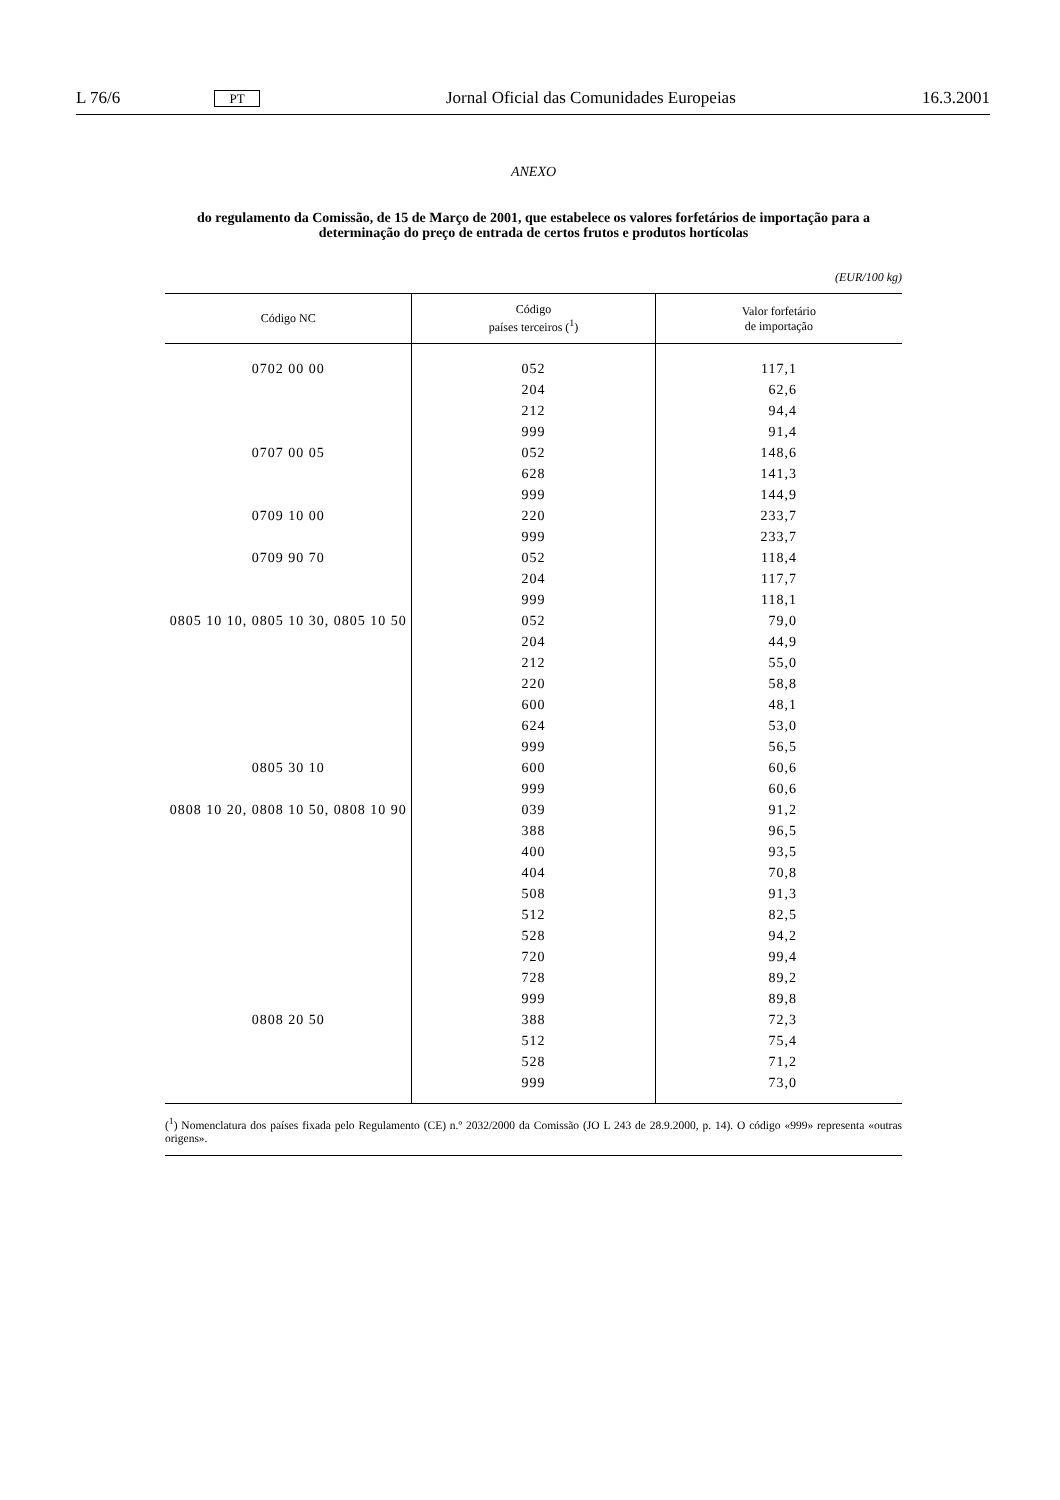L 76/6 PT Jornal Oficial das Comunidades Europeias 16.3.2001
ANEXO
do regulamento da Comissão, de 15 de Março de 2001, que estabelece os valores forfetários de importação para a determinação do preço de entrada de certos frutos e produtos hortícolas
(EUR/100 kg)
| Código NC | Código países terceiros (<sup>1</sup>) | Valor forfetário de importação |
| --- | --- | --- |
| 0702 00 00 | 052 | 117,1 |
| | 204 | 62,6 |
| | 212 | 94,4 |
| | 999 | 91,4 |
| 0707 00 05 | 052 | 148,6 |
| | 628 | 141,3 |
| | 999 | 144,9 |
| 0709 10 00 | 220 | 233,7 |
| | 999 | 233,7 |
| 0709 90 70 | 052 | 118,4 |
| | 204 | 117,7 |
| | 999 | 118,1 |
| 0805 10 10, 0805 10 30, 0805 10 50 | 052 | 79,0 |
| | 204 | 44,9 |
| | 212 | 55,0 |
| | 220 | 58,8 |
| | 600 | 48,1 |
| | 624 | 53,0 |
| | 999 | 56,5 |
| 0805 30 10 | 600 | 60,6 |
| | 999 | 60,6 |
| 0808 10 20, 0808 10 50, 0808 10 90 | 039 | 91,2 |
| | 388 | 96,5 |
| | 400 | 93,5 |
| | 404 | 70,8 |
| | 508 | 91,3 |
| | 512 | 82,5 |
| | 528 | 94,2 |
| | 720 | 99,4 |
| | 728 | 89,2 |
| | 999 | 89,8 |
| 0808 20 50 | 388 | 72,3 |
| | 512 | 75,4 |
| | 528 | 71,2 |
| | 999 | 73,0 |
(<sup>1</sup>) Nomenclatura dos países fixada pelo Regulamento (CE) n.º 2032/2000 da Comissão (JO L 243 de 28.9.2000, p. 14). O código «999» representa «outras origens».